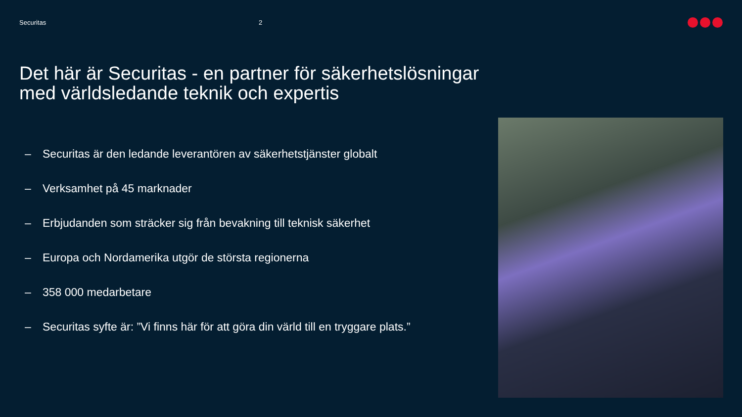Securitas 2
Det här är Securitas - en partner för säkerhetslösningar med världsledande teknik och expertis
– Securitas är den ledande leverantören av säkerhetstjänster globalt
– Verksamhet på 45 marknader
– Erbjudanden som sträcker sig från bevakning till teknisk säkerhet
– Europa och Nordamerika utgör de största regionerna
– 358 000 medarbetare
– Securitas syfte är: ”Vi finns här för att göra din värld till en tryggare plats.”